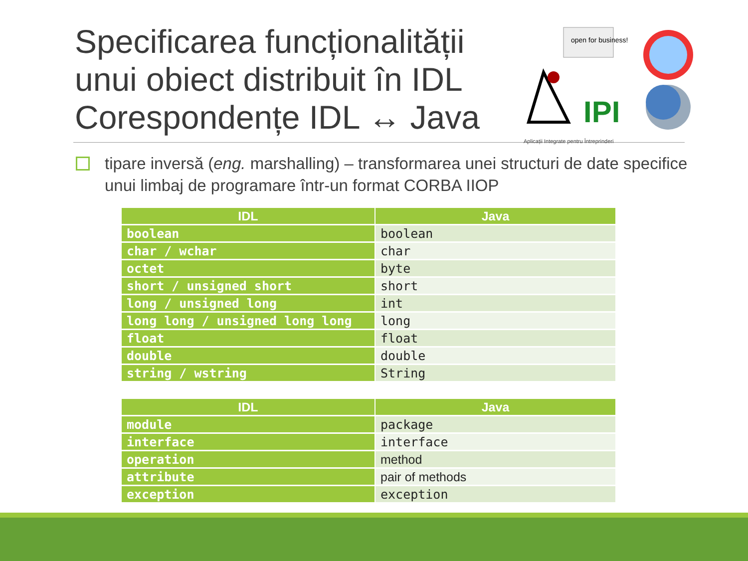Specificarea funcționalității
unui obiect distribuit în IDL
Corespondențe IDL ↔ Java
IPI
open for business!
Aplicații Integrate pentru Întreprinderi
tipare inversă (eng. marshalling) – transformarea unei structuri de date specifice unui limbaj de programare într-un format CORBA IIOP
| IDL | Java |
| --- | --- |
| boolean | boolean |
| char / wchar | char |
| octet | byte |
| short / unsigned short | short |
| long / unsigned long | int |
| long long / unsigned long long | long |
| float | float |
| double | double |
| string / wstring | String |
| IDL | Java |
| --- | --- |
| module | package |
| interface | interface |
| operation | method |
| attribute | pair of methods |
| exception | exception |